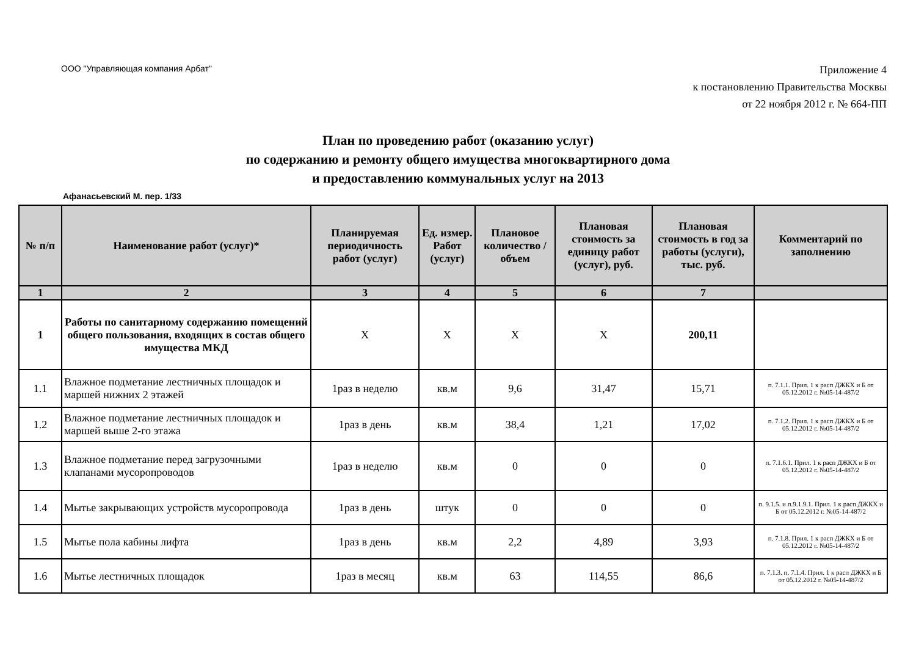ООО "Управляющая компания Арбат"
Приложение 4
к постановлению Правительства Москвы
от 22 ноября 2012 г. № 664-ПП
План по проведению работ (оказанию услуг)
по содержанию и ремонту общего имущества многоквартирного дома
и предоставлению коммунальных услуг на 2013
Афанасьевский М. пер. 1/33
| № п/п | Наименование работ (услуг)* | Планируемая периодичность работ (услуг) | Ед. измер. Работ (услуг) | Плановое количество /объем | Плановая стоимость за единицу работ (услуг), руб. | Плановая стоимость в год за работы (услуги), тыс. руб. | Комментарий по заполнению |
| --- | --- | --- | --- | --- | --- | --- | --- |
| 1 | 2 | 3 | 4 | 5 | 6 | 7 | |
| 1 | Работы по санитарному содержанию помещений общего пользования, входящих в состав общего имущества МКД | X | X | X | X | 200,11 | |
| 1.1 | Влажное подметание лестничных площадок и маршей нижних 2 этажей | 1раз в неделю | кв.м | 9,6 | 31,47 | 15,71 | п. 7.1.1. Прил. 1 к расп ДЖКХ и Б от 05.12.2012 г. №05-14-487/2 |
| 1.2 | Влажное подметание лестничных площадок и маршей выше 2-го этажа | 1раз в день | кв.м | 38,4 | 1,21 | 17,02 | п. 7.1.2. Прил. 1 к расп ДЖКХ и Б от 05.12.2012 г. №05-14-487/2 |
| 1.3 | Влажное подметание перед загрузочными клапанами мусоропроводов | 1раз в неделю | кв.м | 0 | 0 | 0 | п. 7.1.6.1. Прил. 1 к расп ДЖКХ и Б от 05.12.2012 г. №05-14-487/2 |
| 1.4 | Мытье закрывающих устройств мусоропровода | 1раз в день | штук | 0 | 0 | 0 | п. 9.1.5. и п.9.1.9.1. Прил. 1 к расп ДЖКХ и Б от 05.12.2012 г. №05-14-487/2 |
| 1.5 | Мытье пола кабины лифта | 1раз в день | кв.м | 2,2 | 4,89 | 3,93 | п. 7.1.8. Прил. 1 к расп ДЖКХ и Б от 05.12.2012 г. №05-14-487/2 |
| 1.6 | Мытье лестничных площадок | 1раз в месяц | кв.м | 63 | 114,55 | 86,6 | п. 7.1.3. п. 7.1.4. Прил. 1 к расп ДЖКХ и Б от 05.12.2012 г. №05-14-487/2 |